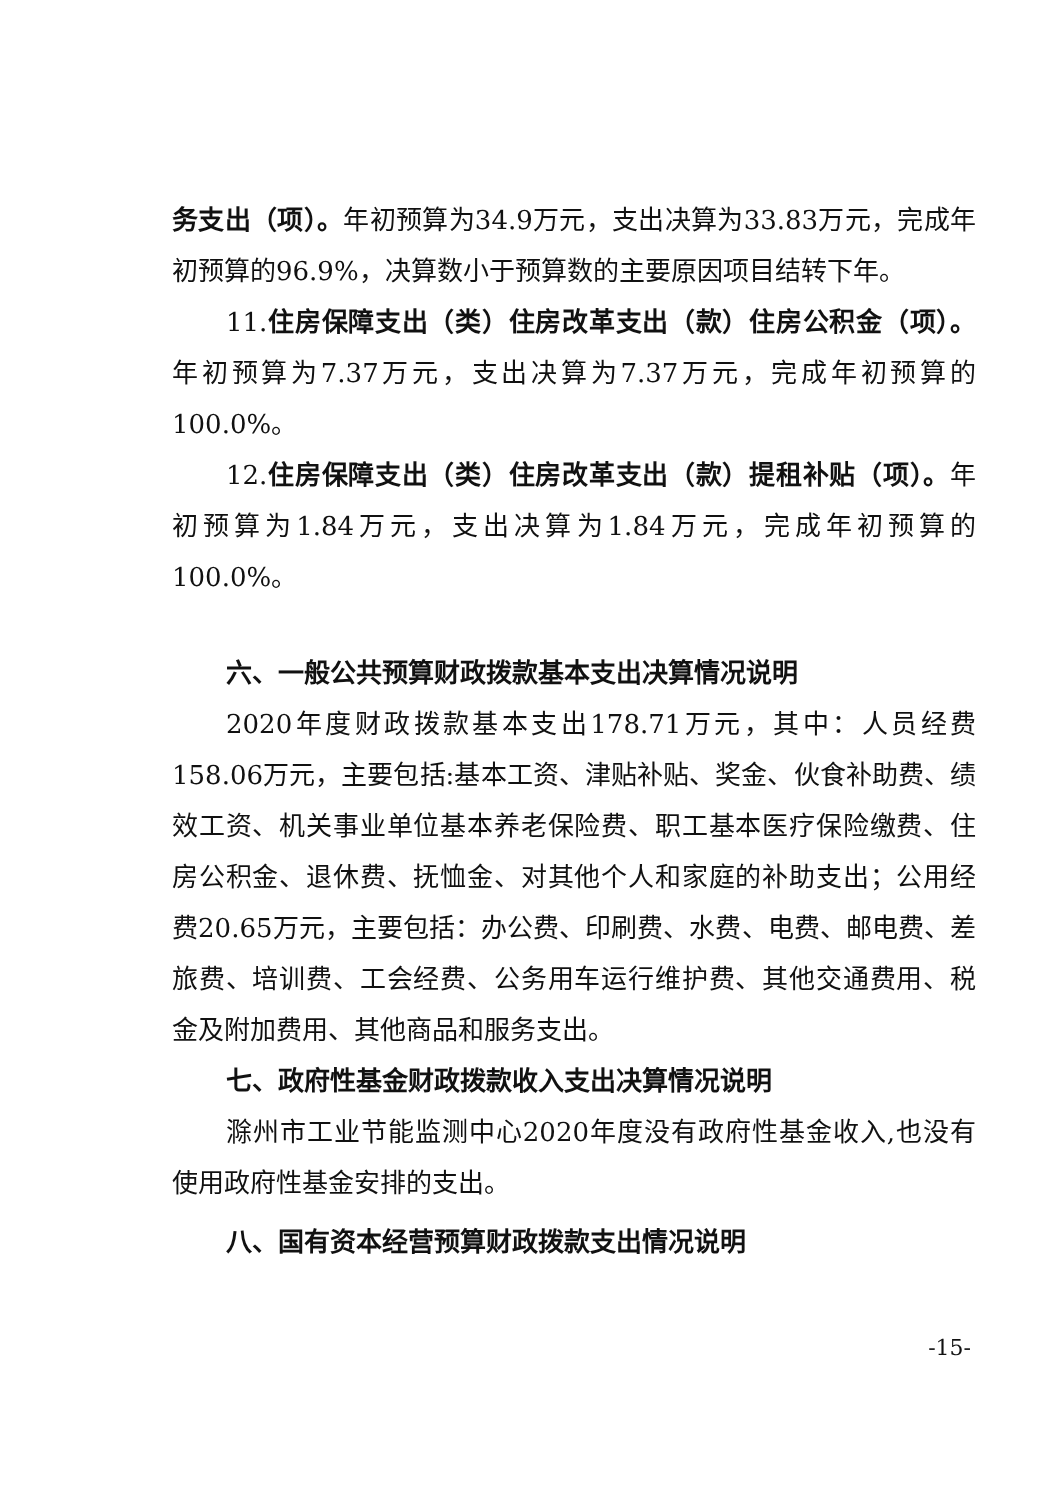务支出（项）。年初预算为34.9万元，支出决算为33.83万元，完成年初预算的96.9%，决算数小于预算数的主要原因项目结转下年。
11.住房保障支出（类）住房改革支出（款）住房公积金（项）。年初预算为7.37万元，支出决算为7.37万元，完成年初预算的100.0%。
12.住房保障支出（类）住房改革支出（款）提租补贴（项）。年初预算为1.84万元，支出决算为1.84万元，完成年初预算的100.0%。
六、一般公共预算财政拨款基本支出决算情况说明
2020年度财政拨款基本支出178.71万元，其中：人员经费158.06万元，主要包括:基本工资、津贴补贴、奖金、伙食补助费、绩效工资、机关事业单位基本养老保险费、职工基本医疗保险缴费、住房公积金、退休费、抚恤金、对其他个人和家庭的补助支出；公用经费20.65万元，主要包括：办公费、印刷费、水费、电费、邮电费、差旅费、培训费、工会经费、公务用车运行维护费、其他交通费用、税金及附加费用、其他商品和服务支出。
七、政府性基金财政拨款收入支出决算情况说明
滁州市工业节能监测中心2020年度没有政府性基金收入,也没有使用政府性基金安排的支出。
八、国有资本经营预算财政拨款支出情况说明
-15-